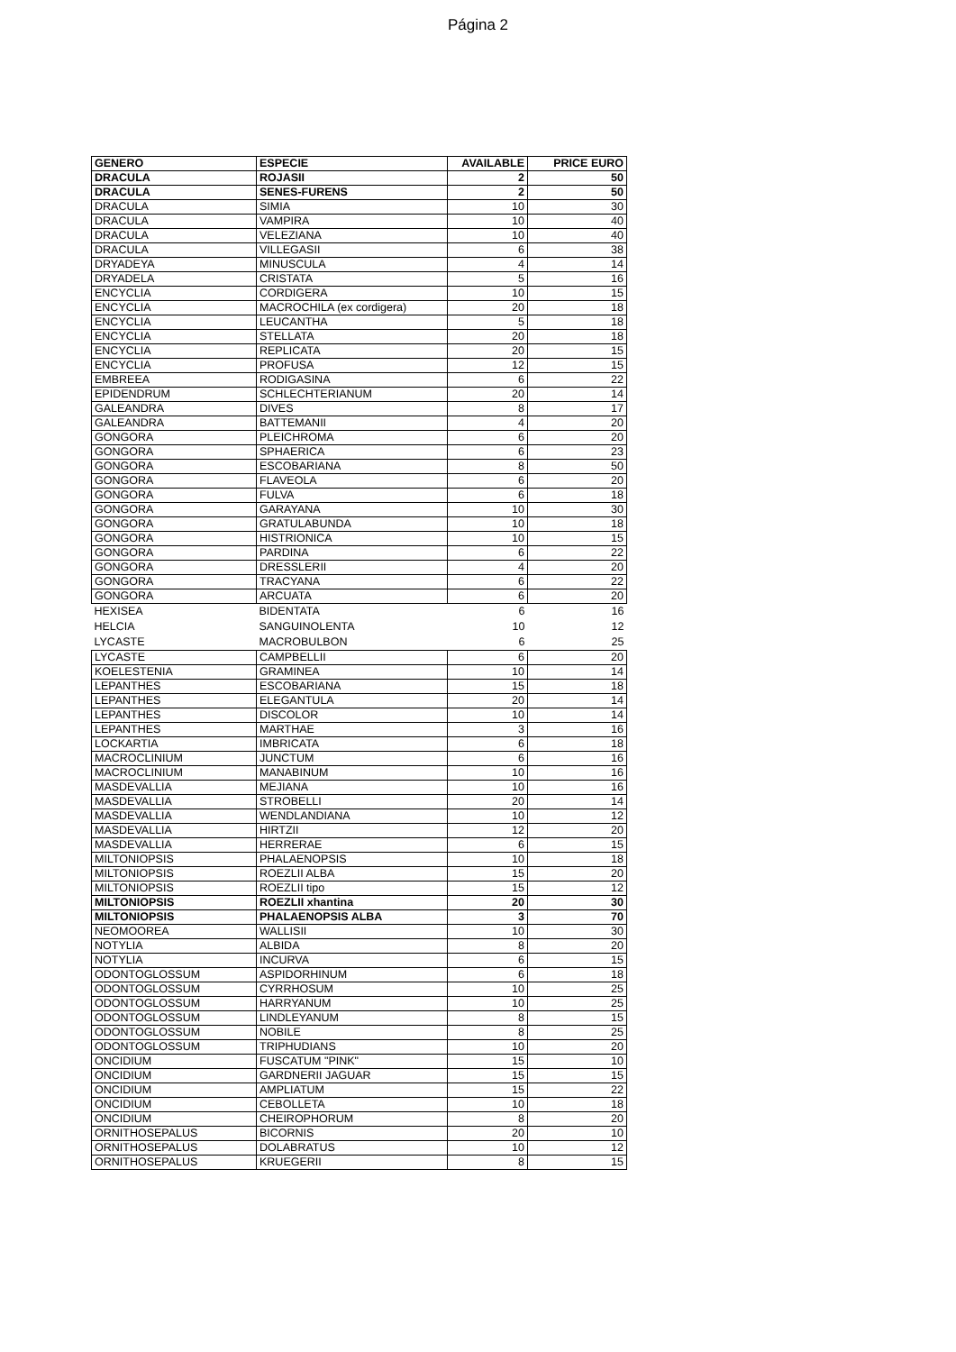Página 2
| GENERO | ESPECIE | AVAILABLE | PRICE EURO |
| --- | --- | --- | --- |
| DRACULA | ROJASII | 2 | 50 |
| DRACULA | SENES-FURENS | 2 | 50 |
| DRACULA | SIMIA | 10 | 30 |
| DRACULA | VAMPIRA | 10 | 40 |
| DRACULA | VELEZIANA | 10 | 40 |
| DRACULA | VILLEGASII | 6 | 38 |
| DRYADEYA | MINUSCULA | 4 | 14 |
| DRYADELA | CRISTATA | 5 | 16 |
| ENCYCLIA | CORDIGERA | 10 | 15 |
| ENCYCLIA | MACROCHILA (ex cordigera) | 20 | 18 |
| ENCYCLIA | LEUCANTHA | 5 | 18 |
| ENCYCLIA | STELLATA | 20 | 18 |
| ENCYCLIA | REPLICATA | 20 | 15 |
| ENCYCLIA | PROFUSA | 12 | 15 |
| EMBREEA | RODIGASINA | 6 | 22 |
| EPIDENDRUM | SCHLECHTERIANUM | 20 | 14 |
| GALEANDRA | DIVES | 8 | 17 |
| GALEANDRA | BATTEMANII | 4 | 20 |
| GONGORA | PLEICHROMA | 6 | 20 |
| GONGORA | SPHAERICA | 6 | 23 |
| GONGORA | ESCOBARIANA | 8 | 50 |
| GONGORA | FLAVEOLA | 6 | 20 |
| GONGORA | FULVA | 6 | 18 |
| GONGORA | GARAYANA | 10 | 30 |
| GONGORA | GRATULABUNDA | 10 | 18 |
| GONGORA | HISTRIONICA | 10 | 15 |
| GONGORA | PARDINA | 6 | 22 |
| GONGORA | DRESSLERII | 4 | 20 |
| GONGORA | TRACYANA | 6 | 22 |
| GONGORA | ARCUATA | 6 | 20 |
| HEXISEA | BIDENTATA | 6 | 16 |
| HELCIA | SANGUINOLENTA | 10 | 12 |
| LYCASTE | MACROBULBON | 6 | 25 |
| LYCASTE | CAMPBELLII | 6 | 20 |
| KOELESTENIA | GRAMINEA | 10 | 14 |
| LEPANTHES | ESCOBARIANA | 15 | 18 |
| LEPANTHES | ELEGANTULA | 20 | 14 |
| LEPANTHES | DISCOLOR | 10 | 14 |
| LEPANTHES | MARTHAE | 3 | 16 |
| LOCKARTIA | IMBRICATA | 6 | 18 |
| MACROCLINIUM | JUNCTUM | 6 | 16 |
| MACROCLINIUM | MANABINUM | 10 | 16 |
| MASDEVALLIA | MEJIANA | 10 | 16 |
| MASDEVALLIA | STROBELLI | 20 | 14 |
| MASDEVALLIA | WENDLANDIANA | 10 | 12 |
| MASDEVALLIA | HIRTZII | 12 | 20 |
| MASDEVALLIA | HERRERAE | 6 | 15 |
| MILTONIOPSIS | PHALAENOPSIS | 10 | 18 |
| MILTONIOPSIS | ROEZLII ALBA | 15 | 20 |
| MILTONIOPSIS | ROEZLII tipo | 15 | 12 |
| MILTONIOPSIS | ROEZLII xhantina | 20 | 30 |
| MILTONIOPSIS | PHALAENOPSIS ALBA | 3 | 70 |
| NEOMOOREA | WALLISII | 10 | 30 |
| NOTYLIA | ALBIDA | 8 | 20 |
| NOTYLIA | INCURVA | 6 | 15 |
| ODONTOGLOSSUM | ASPIDORHINUM | 6 | 18 |
| ODONTOGLOSSUM | CYRRHOSUM | 10 | 25 |
| ODONTOGLOSSUM | HARRYANUM | 10 | 25 |
| ODONTOGLOSSUM | LINDLEYANUM | 8 | 15 |
| ODONTOGLOSSUM | NOBILE | 8 | 25 |
| ODONTOGLOSSUM | TRIPHUDIANS | 10 | 20 |
| ONCIDIUM | FUSCATUM "PINK" | 15 | 10 |
| ONCIDIUM | GARDNERII JAGUAR | 15 | 15 |
| ONCIDIUM | AMPLIATUM | 15 | 22 |
| ONCIDIUM | CEBOLLETA | 10 | 18 |
| ONCIDIUM | CHEIROPHORUM | 8 | 20 |
| ORNITHOSEPALUS | BICORNIS | 20 | 10 |
| ORNITHOSEPALUS | DOLABRATUS | 10 | 12 |
| ORNITHOSEPALUS | KRUEGERII | 8 | 15 |